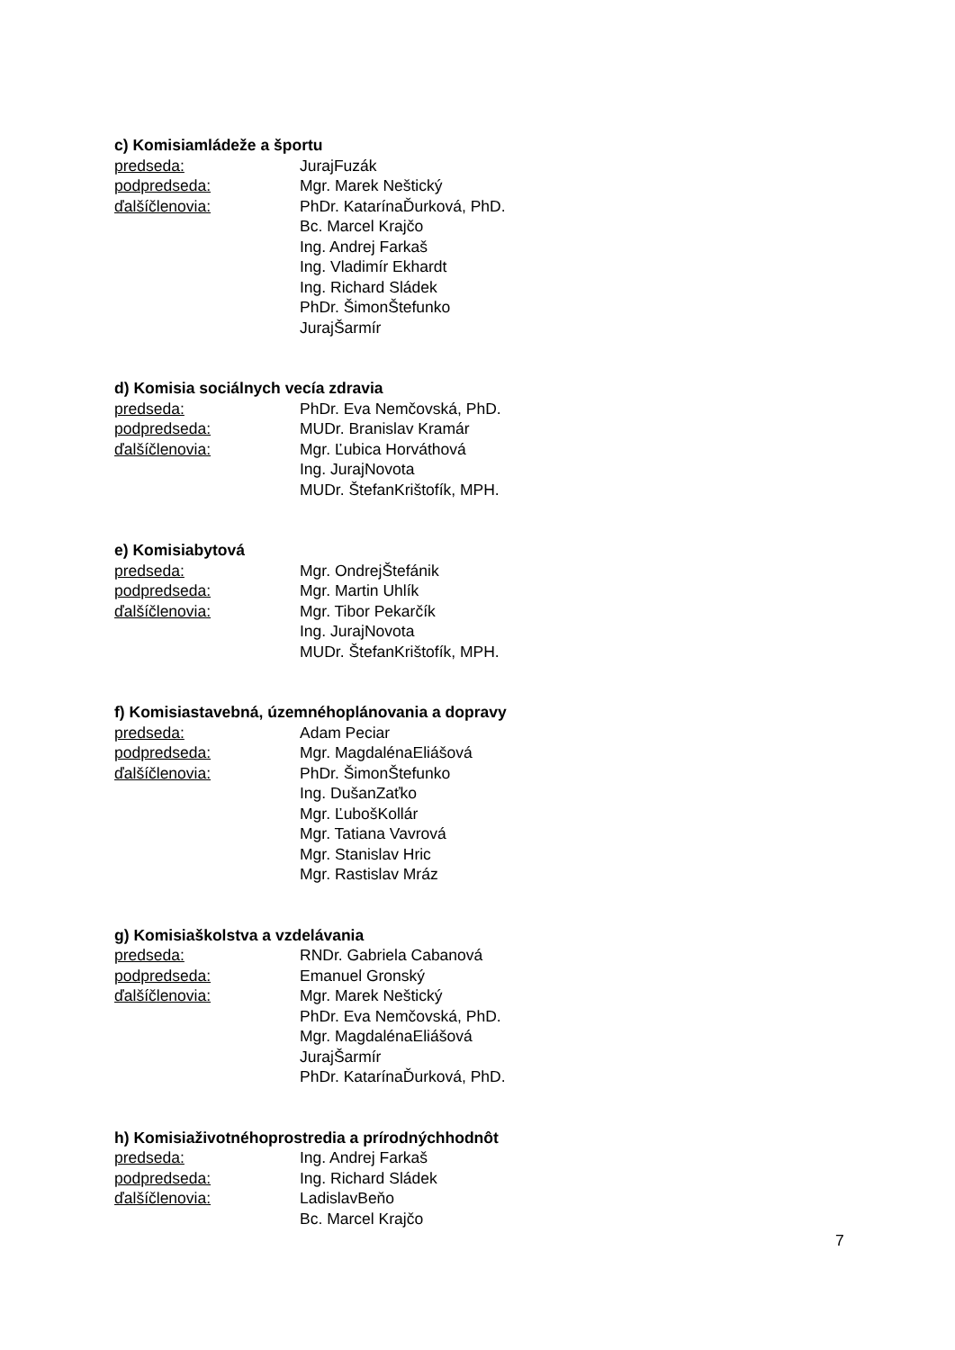c) Komisiamládeže a športu
predseda: JurajFuzák
podpredseda: Mgr. Marek Neštický
ďalšíčlenovia: PhDr. KatarínaĎurková, PhD.
Bc. Marcel Krajčo
Ing. Andrej Farkaš
Ing. Vladimír Ekhardt
Ing. Richard Sládek
PhDr. ŠimonŠtefunko
JurajŠarmír
d) Komisia sociálnych vecía zdravia
predseda: PhDr. Eva Nemčovská, PhD.
podpredseda: MUDr. Branislav Kramár
ďalšíčlenovia: Mgr. Ľubica Horváthová
Ing. JurajNovota
MUDr. ŠtefanKrištofík, MPH.
e) Komisiabytová
predseda: Mgr. OndrejŠtefánik
podpredseda: Mgr. Martin Uhlík
ďalšíčlenovia: Mgr. Tibor Pekarčík
Ing. JurajNovota
MUDr. ŠtefanKrištofík, MPH.
f) Komisiastavebná, územnéhoplánovania a dopravy
predseda: Adam Peciar
podpredseda: Mgr. MagdalénaEliášová
ďalšíčlenovia: PhDr. ŠimonŠtefunko
Ing. DušanZaťko
Mgr. ĽubošKollár
Mgr. Tatiana Vavrová
Mgr. Stanislav Hric
Mgr. Rastislav Mráz
g) Komisiaškolstva a vzdelávania
predseda: RNDr. Gabriela Cabanová
podpredseda: Emanuel Gronský
ďalšíčlenovia: Mgr. Marek Neštický
PhDr. Eva Nemčovská, PhD.
Mgr. MagdalénaEliášová
JurajŠarmír
PhDr. KatarínaĎurková, PhD.
h) Komisiaživotnéhoprostredia a prírodnýchhodnôt
predseda: Ing. Andrej Farkaš
podpredseda: Ing. Richard Sládek
ďalšíčlenovia: LadislavBeňo
Bc. Marcel Krajčo
7